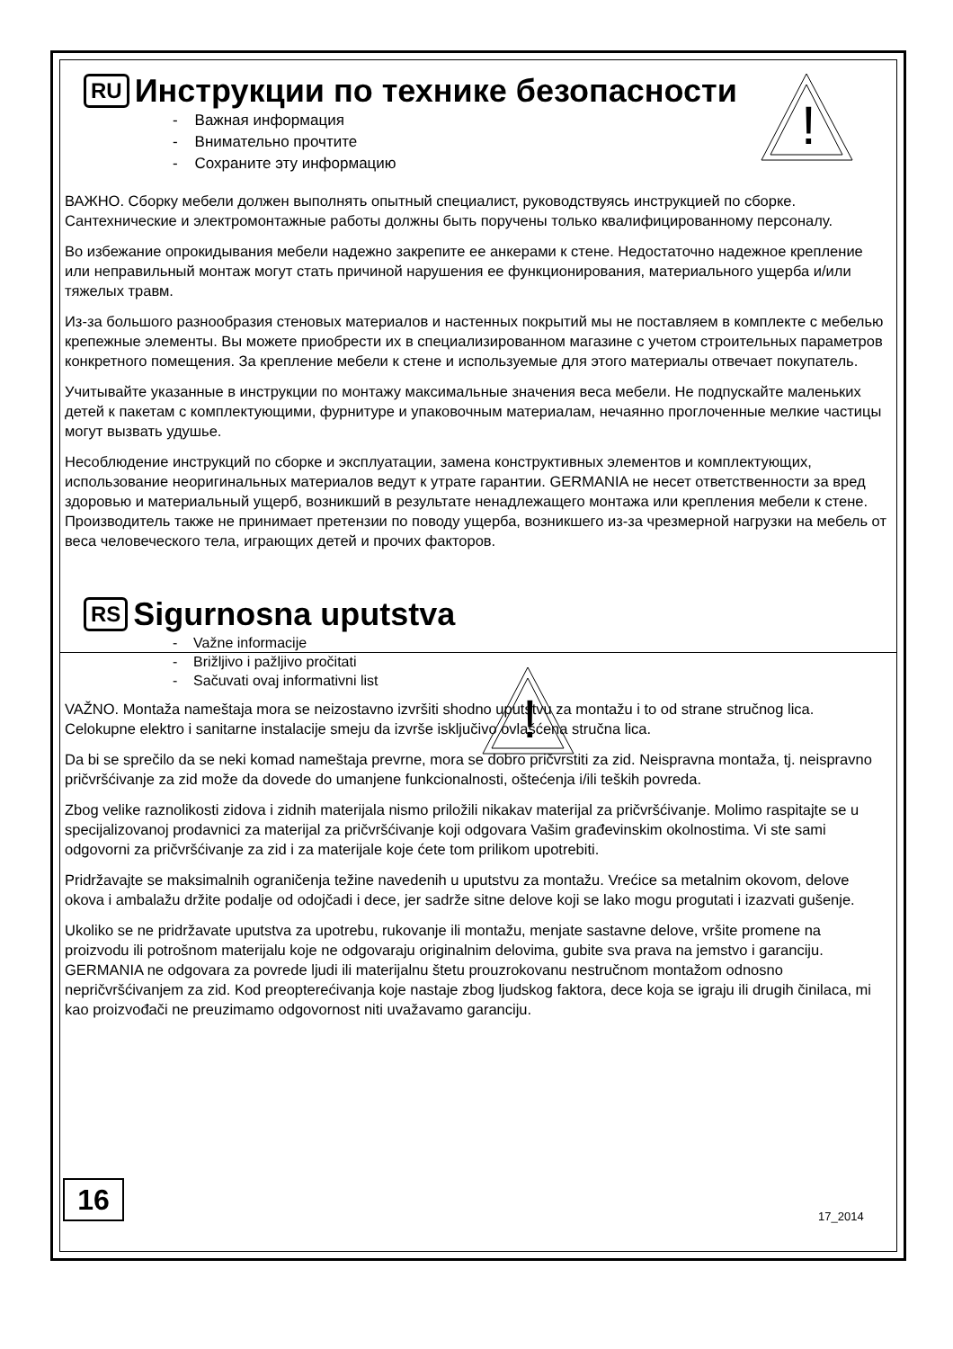!
!
RU Инструкции по технике безопасности
- Важная информация
- Внимательно прочтите
- Сохраните эту информацию
ВАЖНО. Сборку мебели должен выполнять опытный специалист, руководствуясь инструкцией по сборке. Сантехнические и электромонтажные работы должны быть поручены только квалифицированному персоналу.
Во избежание опрокидывания мебели надежно закрепите ее анкерами к стене. Недостаточно надежное крепление или неправильный монтаж могут стать причиной нарушения ее функционирования, материального ущерба и/или тяжелых травм.
Из-за большого разнообразия стеновых материалов и настенных покрытий мы не поставляем в комплекте с мебелью крепежные элементы. Вы можете приобрести их в специализированном магазине с учетом строительных параметров конкретного помещения. За крепление мебели к стене и используемые для этого материалы отвечает покупатель.
Учитывайте указанные в инструкции по монтажу максимальные значения веса мебели. Не подпускайте маленьких детей к пакетам с комплектующими, фурнитуре и упаковочным материалам, нечаянно проглоченные мелкие частицы могут вызвать удушье.
Несоблюдение инструкций по сборке и эксплуатации, замена конструктивных элементов и комплектующих, использование неоригинальных материалов ведут к утрате гарантии. GERMANIA не несет ответственности за вред здоровью и материальный ущерб, возникший в результате ненадлежащего монтажа или крепления мебели к стене. Производитель также не принимает претензии по поводу ущерба, возникшего из-за чрезмерной нагрузки на мебель от веса человеческого тела, играющих детей и прочих факторов.
RS Sigurnosna uputstva
- Važne informacije
- Brižljivo i pažljivo pročitati
- Sačuvati ovaj informativni list
VAŽNO. Montaža nameštaja mora se neizostavno izvršiti shodno uputstvu za montažu i to od strane stručnog lica. Celokupne elektro i sanitarne instalacije smeju da izvrše isključivo ovlašćena stručna lica.
Da bi se sprečilo da se neki komad nameštaja prevrne, mora se dobro pričvrstiti za zid. Neispravna montaža, tj. neispravno pričvršćivanje za zid može da dovede do umanjene funkcionalnosti, oštećenja i/ili teških povreda.
Zbog velike raznolikosti zidova i zidnih materijala nismo priložili nikakav materijal za pričvršćivanje. Molimo raspitajte se u specijalizovanoj prodavnici za materijal za pričvršćivanje koji odgovara Vašim građevinskim okolnostima. Vi ste sami odgovorni za pričvršćivanje za zid i za materijale koje ćete tom prilikom upotrebiti.
Pridržavajte se maksimalnih ograničenja težine navedenih u uputstvu za montažu. Vrećice sa metalnim okovom, delove okova i ambalažu držite podalje od odojčadi i dece, jer sadrže sitne delove koji se lako mogu progutati i izazvati gušenje.
Ukoliko se ne pridržavate uputstva za upotrebu, rukovanje ili montažu, menjate sastavne delove, vršite promene na proizvodu ili potrošnom materijalu koje ne odgovaraju originalnim delovima, gubite sva prava na jemstvo i garanciju. GERMANIA ne odgovara za povrede ljudi ili materijalnu štetu prouzrokovanu nestručnom montažom odnosno nepričvršćivanjem za zid. Kod preopterećivanja koje nastaje zbog ljudskog faktora, dece koja se igraju ili drugih činilaca, mi kao proizvođači ne preuzimamo odgovornost niti uvažavamo garanciju.
16
17_2014